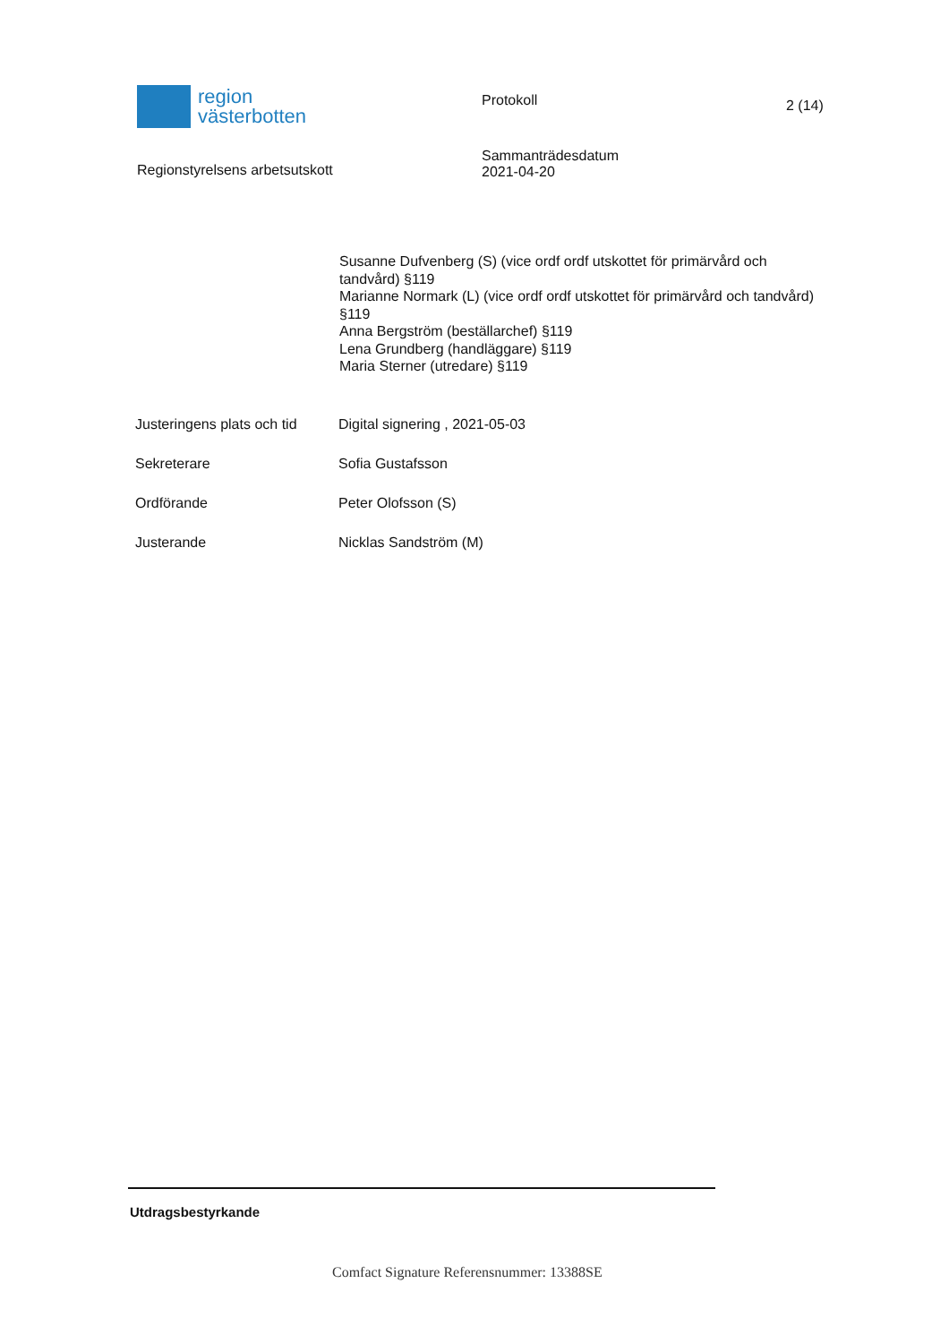region
västerbotten
Protokoll
2 (14)
Regionstyrelsens arbetsutskott
Sammanträdesdatum
2021-04-20
Susanne Dufvenberg (S) (vice ordf ordf utskottet för primärvård och tandvård) §119
Marianne Normark (L) (vice ordf ordf utskottet för primärvård och tandvård) §119
Anna Bergström (beställarchef) §119
Lena Grundberg (handläggare) §119
Maria Sterner (utredare) §119
Justeringens plats och tid
Digital signering , 2021-05-03
Sekreterare Sofia Gustafsson
Ordförande Peter Olofsson (S)
Justerande Nicklas Sandström (M)
Utdragsbestyrkande
Comfact Signature Referensnummer: 13388SE